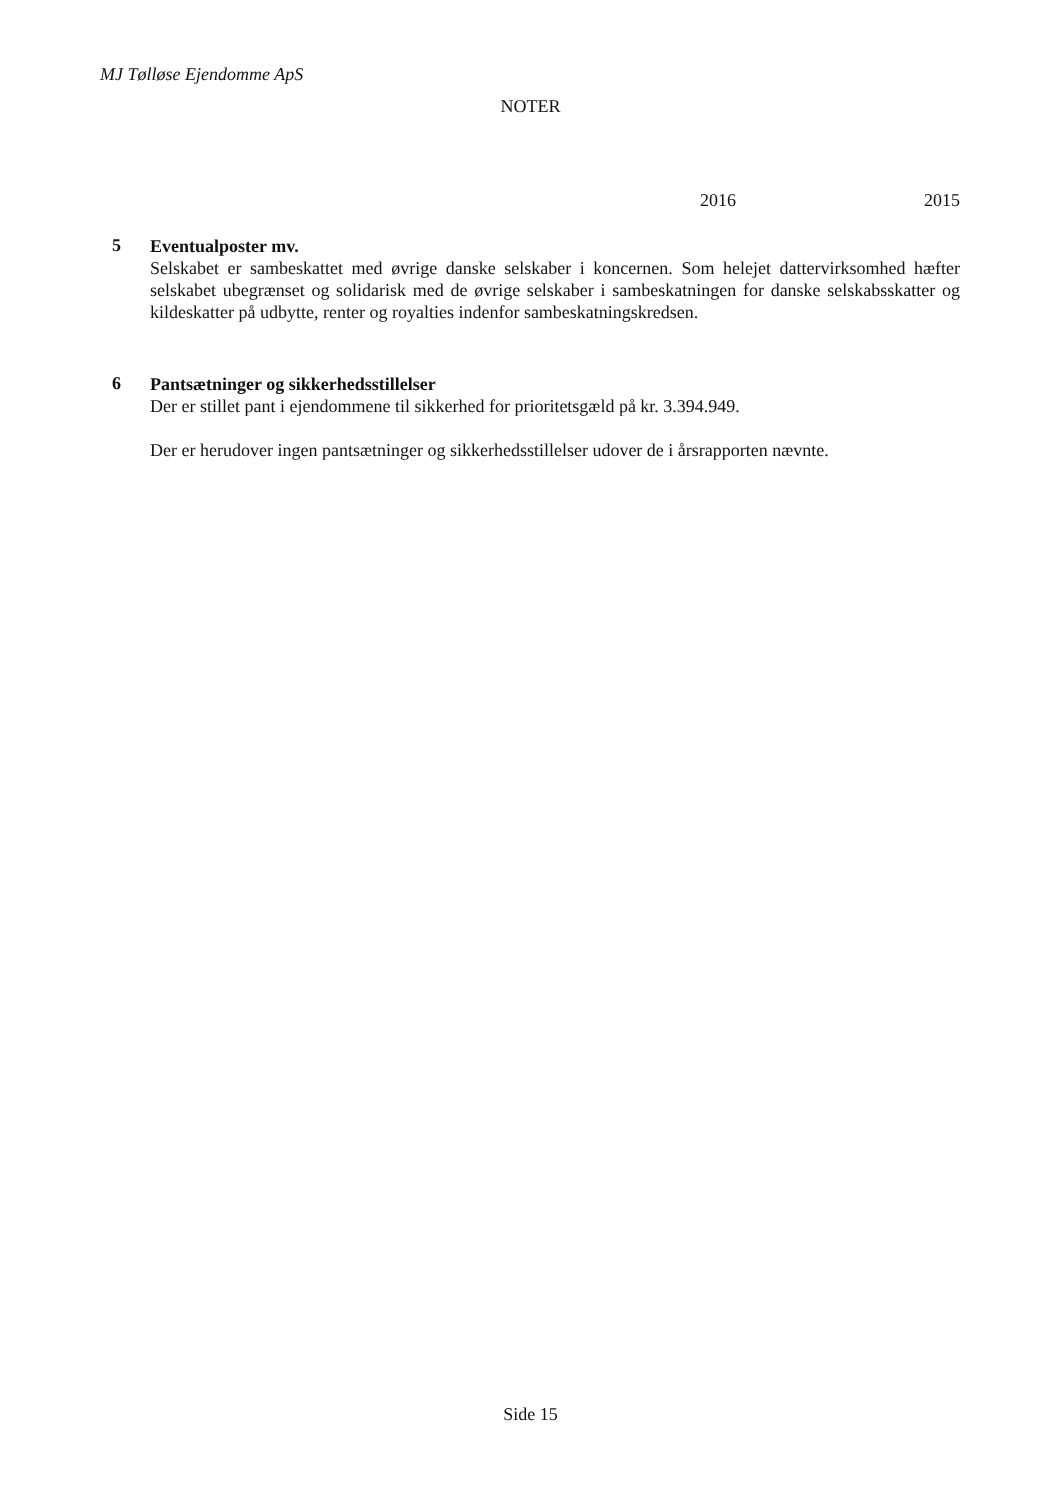MJ Tølløse Ejendomme ApS
NOTER
2016 2015
5
Eventualposter mv.
Selskabet er sambeskattet med øvrige danske selskaber i koncernen. Som helejet dattervirksomhed hæfter selskabet ubegrænset og solidarisk med de øvrige selskaber i sambeskatningen for danske selskabsskatter og kildeskatter på udbytte, renter og royalties indenfor sambeskatningskredsen.
6
Pantsætninger og sikkerhedsstillelser
Der er stillet pant i ejendommene til sikkerhed for prioritetsgæld på kr. 3.394.949.
Der er herudover ingen pantsætninger og sikkerhedsstillelser udover de i årsrapporten nævnte.
Side 15